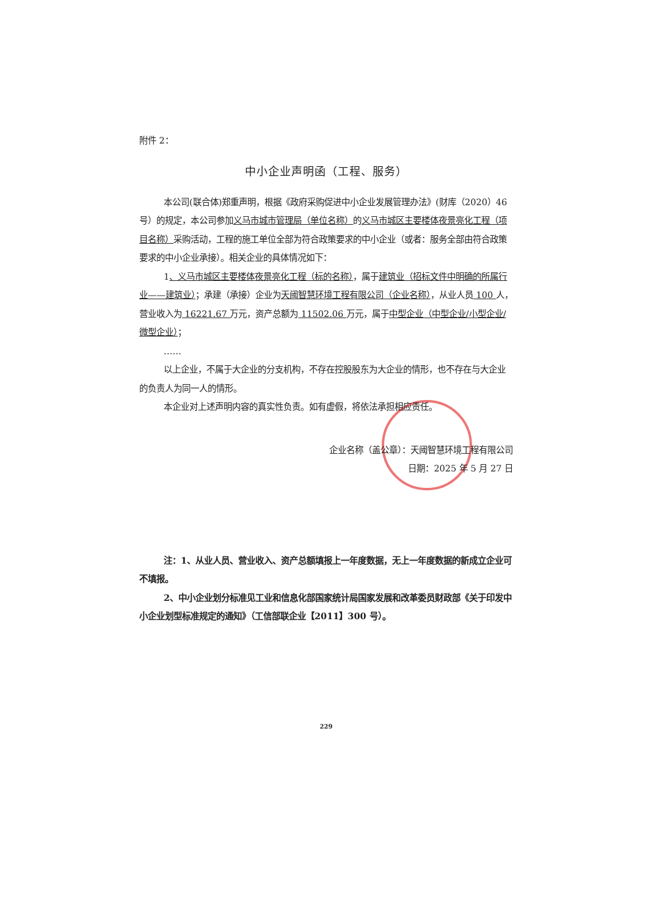附件 2：
中小企业声明函（工程、服务）
本公司(联合体)郑重声明，根据《政府采购促进中小企业发展管理办法》(财库（2020）46 号）的规定，本公司参加义马市城市管理局（单位名称）的义马市城区主要楼体夜景亮化工程（项目名称）采购活动，工程的施工单位全部为符合政策要求的中小企业（或者：服务全部由符合政策要求的中小企业承接）。相关企业的具体情况如下：
1、义马市城区主要楼体夜景亮化工程（标的名称），属于建筑业（招标文件中明确的所属行业——建筑业）；承建（承接）企业为天阈智慧环境工程有限公司（企业名称），从业人员 100 人，营业收入为 16221.67 万元，资产总额为 11502.06 万元，属于中型企业（中型企业/小型企业/微型企业）；
……
以上企业，不属于大企业的分支机构，不存在控股股东为大企业的情形，也不存在与大企业的负责人为同一人的情形。
本企业对上述声明内容的真实性负责。如有虚假，将依法承担相应责任。
企业名称（盖公章）：天阈智慧环境工程有限公司
日期：2025 年 5 月 27 日
注：1、从业人员、营业收入、资产总额填报上一年度数据，无上一年度数据的新成立企业可不填报。
2、中小企业划分标准见工业和信息化部国家统计局国家发展和改革委员财政部《关于印发中小企业划型标准规定的通知》（工信部联企业【2011】300 号）。
229